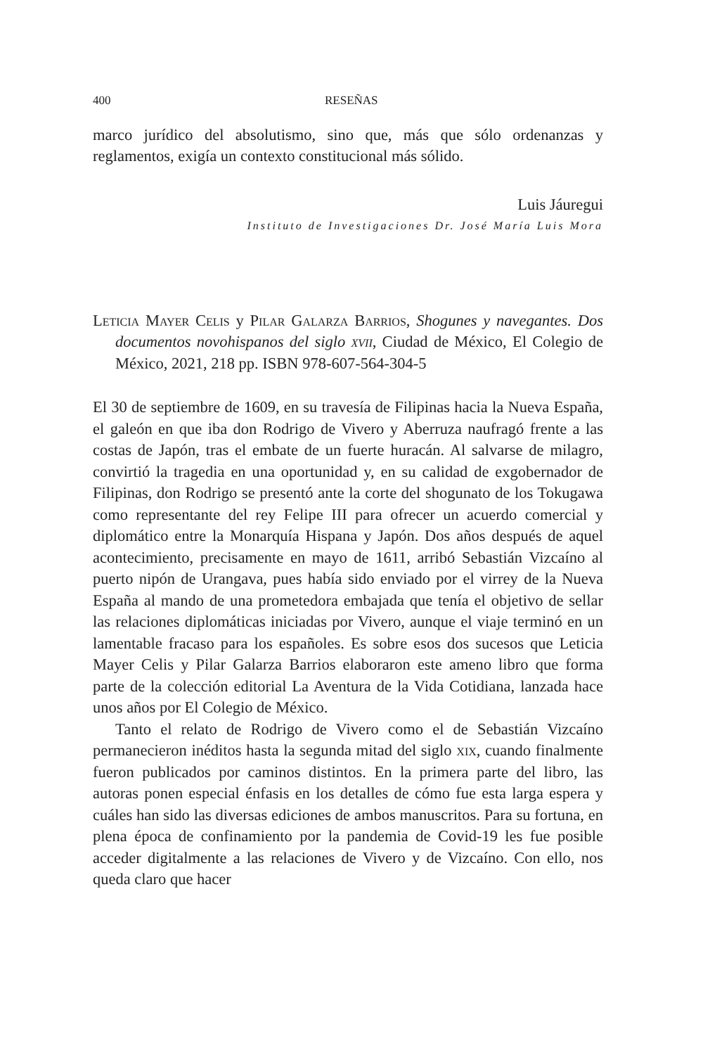400 RESEÑAS
marco jurídico del absolutismo, sino que, más que sólo ordenanzas y reglamentos, exigía un contexto constitucional más sólido.
Luis Jáuregui
Instituto de Investigaciones Dr. José María Luis Mora
Leticia Mayer Celis y Pilar Galarza Barrios, Shogunes y navegantes. Dos documentos novohispanos del siglo xvii, Ciudad de México, El Colegio de México, 2021, 218 pp. ISBN 978-607-564-304-5
El 30 de septiembre de 1609, en su travesía de Filipinas hacia la Nueva España, el galeón en que iba don Rodrigo de Vivero y Aberruza naufragó frente a las costas de Japón, tras el embate de un fuerte huracán. Al salvarse de milagro, convirtió la tragedia en una oportunidad y, en su calidad de exgobernador de Filipinas, don Rodrigo se presentó ante la corte del shogunato de los Tokugawa como representante del rey Felipe III para ofrecer un acuerdo comercial y diplomático entre la Monarquía Hispana y Japón. Dos años después de aquel acontecimiento, precisamente en mayo de 1611, arribó Sebastián Vizcaíno al puerto nipón de Urangava, pues había sido enviado por el virrey de la Nueva España al mando de una prometedora embajada que tenía el objetivo de sellar las relaciones diplomáticas iniciadas por Vivero, aunque el viaje terminó en un lamentable fracaso para los españoles. Es sobre esos dos sucesos que Leticia Mayer Celis y Pilar Galarza Barrios elaboraron este ameno libro que forma parte de la colección editorial La Aventura de la Vida Cotidiana, lanzada hace unos años por El Colegio de México.
Tanto el relato de Rodrigo de Vivero como el de Sebastián Vizcaíno permanecieron inéditos hasta la segunda mitad del siglo xix, cuando finalmente fueron publicados por caminos distintos. En la primera parte del libro, las autoras ponen especial énfasis en los detalles de cómo fue esta larga espera y cuáles han sido las diversas ediciones de ambos manuscritos. Para su fortuna, en plena época de confinamiento por la pandemia de Covid-19 les fue posible acceder digitalmente a las relaciones de Vivero y de Vizcaíno. Con ello, nos queda claro que hacer